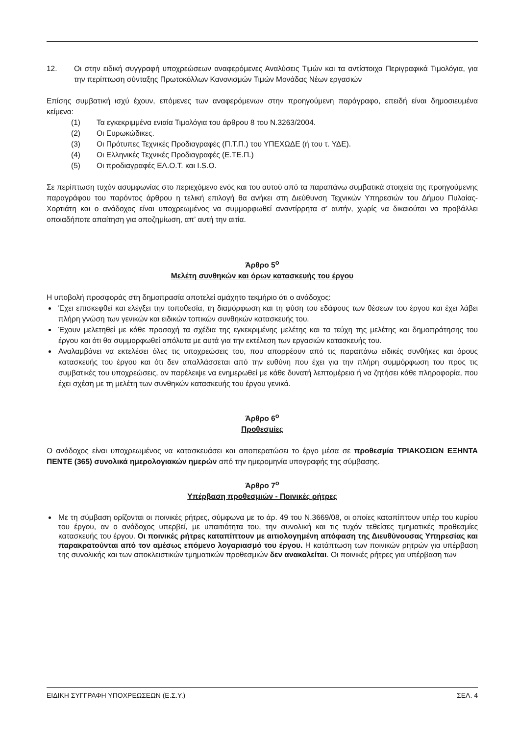12. Οι στην ειδική συγγραφή υποχρεώσεων αναφερόμενες Αναλύσεις Τιμών και τα αντίστοιχα Περιγραφικά Τιμολόγια, για την περίπτωση σύνταξης Πρωτοκόλλων Κανονισμών Τιμών Μονάδας Νέων εργασιών
Επίσης συμβατική ισχύ έχουν, επόμενες των αναφερόμενων στην προηγούμενη παράγραφο, επειδή είναι δημοσιευμένα κείμενα:
(1) Τα εγκεκριμμένα ενιαία Τιμολόγια του άρθρου 8 του Ν.3263/2004.
(2) Οι Ευρωκώδικες.
(3) Οι Πρότυπες Τεχνικές Προδιαγραφές (Π.Τ.Π.) του ΥΠΕΧΩΔΕ (ή του τ. ΥΔΕ).
(4) Οι Ελληνικές Τεχνικές Προδιαγραφές (Ε.ΤΕ.Π.)
(5) Οι προδιαγραφές ΕΛ.Ο.Τ. και I.S.O.
Σε περίπτωση τυχόν ασυμφωνίας στο περιεχόμενο ενός και του αυτού από τα παραπάνω συμβατικά στοιχεία της προηγούμενης παραγράφου του παρόντος άρθρου η τελική επιλογή θα ανήκει στη Διεύθυνση Τεχνικών Υπηρεσιών του Δήμου Πυλαίας-Χορτιάτη και ο ανάδοχος είναι υποχρεωμένος να συμμορφωθεί αναντίρρητα σ’ αυτήν, χωρίς να δικαιούται να προβάλλει οποιαδήποτε απαίτηση για αποζημίωση, απ’ αυτή την αιτία.
Άρθρο 5<sup>ο</sup>
Μελέτη συνθηκών και όρων κατασκευής του έργου
Η υποβολή προσφοράς στη δημοπρασία αποτελεί αμάχητο τεκμήριο ότι ο ανάδοχος:
Έχει επισκεφθεί και ελέγξει την τοποθεσία, τη διαμόρφωση και τη φύση του εδάφους των θέσεων του έργου και έχει λάβει πλήρη γνώση των γενικών και ειδικών τοπικών συνθηκών κατασκευής του.
Έχουν μελετηθεί με κάθε προσοχή τα σχέδια της εγκεκριμένης μελέτης και τα τεύχη της μελέτης και δημοπράτησης του έργου και ότι θα συμμορφωθεί απόλυτα με αυτά για την εκτέλεση των εργασιών κατασκευής του.
Αναλαμβάνει να εκτελέσει όλες τις υποχρεώσεις του, που απορρέουν από τις παραπάνω ειδικές συνθήκες και όρους κατασκευής του έργου και ότι δεν απαλλάσσεται από την ευθύνη που έχει για την πλήρη συμμόρφωση του προς τις συμβατικές του υποχρεώσεις, αν παρέλειψε να ενημερωθεί με κάθε δυνατή λεπτομέρεια ή να ζητήσει κάθε πληροφορία, που έχει σχέση με τη μελέτη των συνθηκών κατασκευής του έργου γενικά.
Άρθρο 6<sup>ο</sup>
Προθεσμίες
Ο ανάδοχος είναι υποχρεωμένος να κατασκευάσει και αποπερατώσει το έργο μέσα σε προθεσμία ΤΡΙΑΚΟΣΙΩΝ ΕΞΗΝΤΑ ΠΕΝΤΕ (365) συνολικά ημερολογιακών ημερών από την ημερομηνία υπογραφής της σύμβασης.
Άρθρο 7<sup>ο</sup>
Υπέρβαση προθεσμιών - Ποινικές ρήτρες
Με τη σύμβαση ορίζονται οι ποινικές ρήτρες, σύμφωνα με το άρ. 49 του Ν.3669/08, οι οποίες καταπίπτουν υπέρ του κυρίου του έργου, αν ο ανάδοχος υπερβεί, με υπαιτιότητα του, την συνολική και τις τυχόν τεθείσες τμηματικές προθεσμίες κατασκευής του έργου. Οι ποινικές ρήτρες καταπίπτουν με αιτιολογημένη απόφαση της Διευθύνουσας Υπηρεσίας και παρακρατούνται από τον αμέσως επόμενο λογαριασμό του έργου. Η κατάπτωση των ποινικών ρητρών για υπέρβαση της συνολικής και των αποκλειστικών τμηματικών προθεσμιών δεν ανακαλείται. Οι ποινικές ρήτρες για υπέρβαση των
ΕΙΔΙΚΗ ΣΥΓΓΡΑΦΗ ΥΠΟΧΡΕΩΣΕΩΝ (Ε.Σ.Υ.) ΣΕΛ. 4